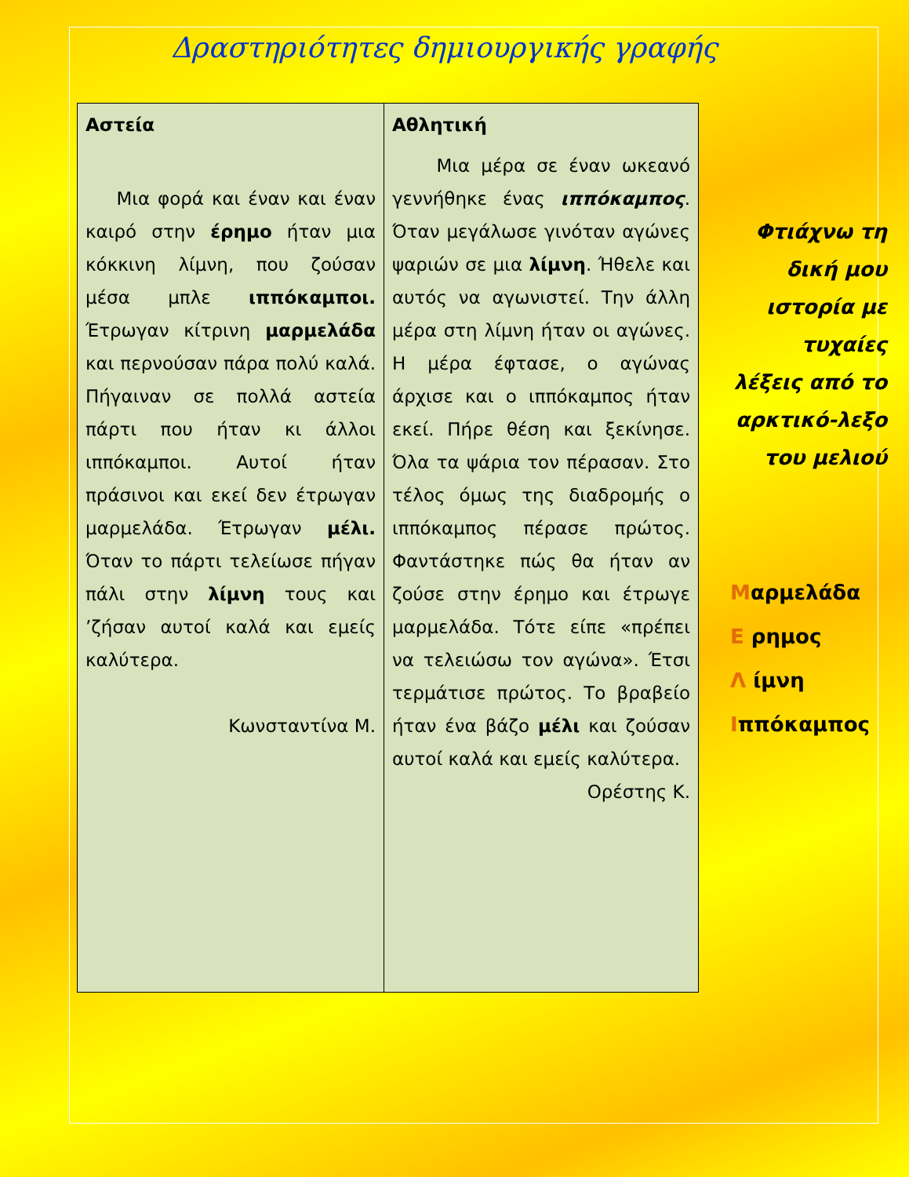Δραστηριότητες δημιουργικής γραφής
| Αστεία Μια φορά και έναν και έναν καιρό στην έρημο ήταν μια κόκκινη λίμνη, που ζούσαν μέσα μπλε ιππόκαμποι. Έτρωγαν κίτρινη μαρμελάδα και περνούσαν πάρα πολύ καλά. Πήγαιναν σε πολλά αστεία πάρτι που ήταν κι άλλοι ιππόκαμποι. Αυτοί ήταν πράσινοι και εκεί δεν έτρωγαν μαρμελάδα. Έτρωγαν μέλι. Όταν το πάρτι τελείωσε πήγαν πάλι στην λίμνη τους και ’ζήσαν αυτοί καλά και εμείς καλύτερα. Κωνσταντίνα Μ. | Αθλητική Μια μέρα σε έναν ωκεανό γεννήθηκε ένας ιππόκαμπος . Όταν μεγάλωσε γινόταν αγώνες ψαριών σε μια λίμνη . Ήθελε και αυτός να αγωνιστεί. Την άλλη μέρα στη λίμνη ήταν οι αγώνες. Η μέρα έφτασε, ο αγώνας άρχισε και ο ιππόκαμπος ήταν εκεί. Πήρε θέση και ξεκίνησε. Όλα τα ψάρια τον πέρασαν. Στο τέλος όμως της διαδρομής ο ιππόκαμπος πέρασε πρώτος. Φαντάστηκε πώς θα ήταν αν ζούσε στην έρημο και έτρωγε μαρμελάδα. Τότε είπε «πρέπει να τελειώσω τον αγώνα». Έτσι τερμάτισε πρώτος. Το βραβείο ήταν ένα βάζο μέλι και ζούσαν αυτοί καλά και εμείς καλύτερα. Ορέστης Κ. |
Φτιάχνω τη δική μου ιστορία με τυχαίες λέξεις από το αρκτικό-λεξο του μελιού
Μαρμελάδα
Ε ρημος
Λ ίμνη
Ιππόκαμπος